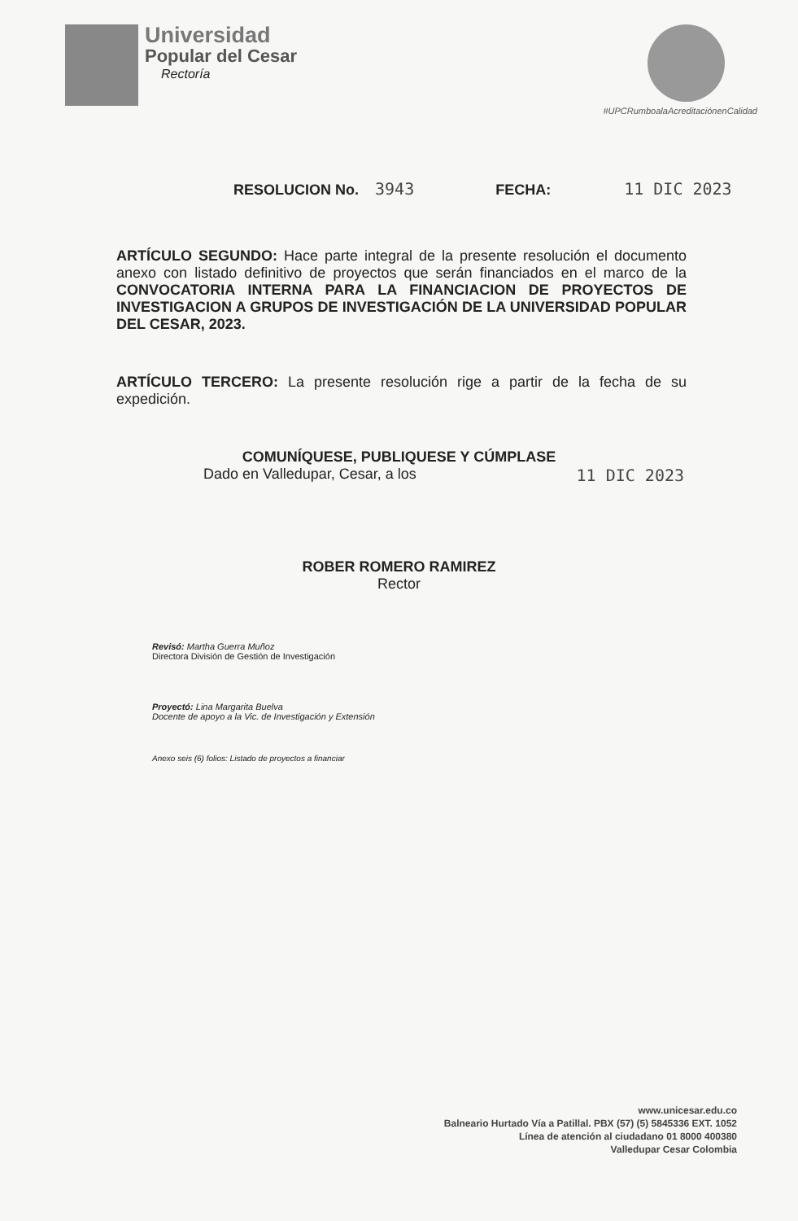Universidad
Popular del Cesar
Rectoría
#UPCRumboalaAcreditaciónenCalidad
RESOLUCION No. 3943 FECHA: 11 DIC 2023
ARTÍCULO SEGUNDO: Hace parte integral de la presente resolución el documento anexo con listado definitivo de proyectos que serán financiados en el marco de la CONVOCATORIA INTERNA PARA LA FINANCIACION DE PROYECTOS DE INVESTIGACION A GRUPOS DE INVESTIGACIÓN DE LA UNIVERSIDAD POPULAR DEL CESAR, 2023.
ARTÍCULO TERCERO: La presente resolución rige a partir de la fecha de su expedición.
COMUNÍQUESE, PUBLIQUESE Y CÚMPLASE
Dado en Valledupar, Cesar, a los 11 DIC 2023
ROBER ROMERO RAMIREZ
Rector
Revisó: Martha Guerra Muñoz
Directora División de Gestión de Investigación
Proyectó: Lina Margarita Buelva
Docente de apoyo a la Vic. de Investigación y Extensión
Anexo seis (6) folios: Listado de proyectos a financiar
www.unicesar.edu.co
Balneario Hurtado Vía a Patillal. PBX (57) (5) 5845336 EXT. 1052
Línea de atención al ciudadano 01 8000 400380
Valledupar Cesar Colombia